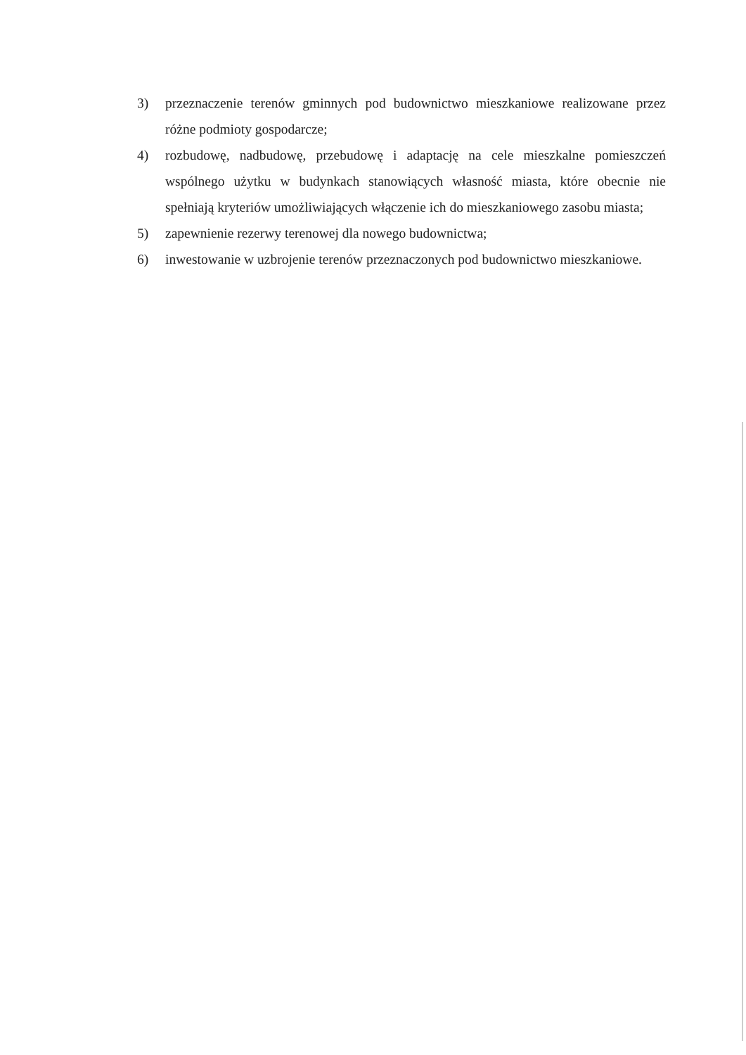3) przeznaczenie terenów gminnych pod budownictwo mieszkaniowe realizowane przez różne podmioty gospodarcze;
4) rozbudowę, nadbudowę, przebudowę i adaptację na cele mieszkalne pomieszczeń wspólnego użytku w budynkach stanowiących własność miasta, które obecnie nie spełniają kryteriów umożliwiających włączenie ich do mieszkaniowego zasobu miasta;
5) zapewnienie rezerwy terenowej dla nowego budownictwa;
6) inwestowanie w uzbrojenie terenów przeznaczonych pod budownictwo mieszkaniowe.